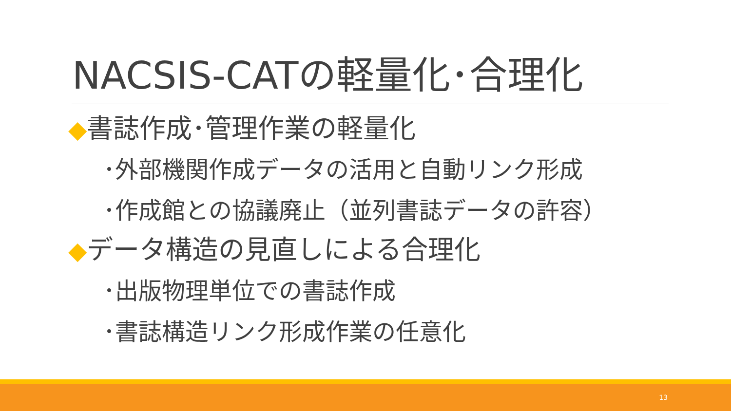NACSIS-CATの軽量化･合理化
◆書誌作成･管理作業の軽量化
･外部機関作成データの活用と自動リンク形成
･作成館との協議廃止（並列書誌データの許容）
◆データ構造の見直しによる合理化
･出版物理単位での書誌作成
･書誌構造リンク形成作業の任意化
13